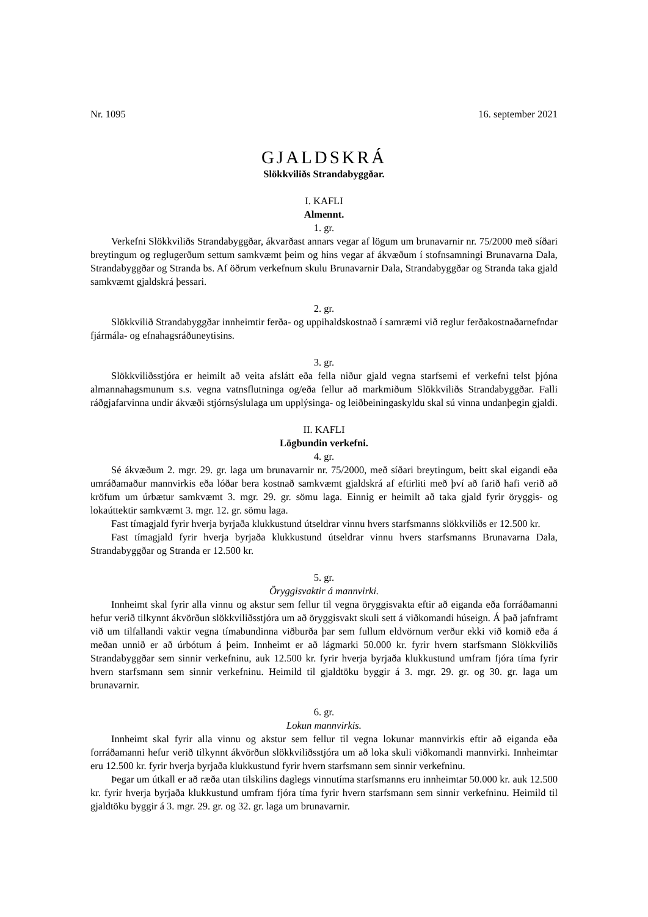Nr. 1095 16. september 2021
GJALDSKRÁ
Slökkviliðs Strandabyggðar.
I. KAFLI
Almennt.
1. gr.
Verkefni Slökkviliðs Strandabyggðar, ákvarðast annars vegar af lögum um brunavarnir nr. 75/2000 með síðari breytingum og reglugerðum settum samkvæmt þeim og hins vegar af ákvæðum í stofnsamningi Brunavarna Dala, Strandabyggðar og Stranda bs. Af öðrum verkefnum skulu Brunavarnir Dala, Strandabyggðar og Stranda taka gjald samkvæmt gjaldskrá þessari.
2. gr.
Slökkvilið Strandabyggðar innheimtir ferða- og uppihaldskostnað í samræmi við reglur ferðakostnaðarnefndar fjármála- og efnahagsráðuneytisins.
3. gr.
Slökkviliðsstjóra er heimilt að veita afslátt eða fella niður gjald vegna starfsemi ef verkefni telst þjóna almannahagsmunum s.s. vegna vatnsflutninga og/eða fellur að markmiðum Slökkviliðs Strandabyggðar. Falli ráðgjafarvinna undir ákvæði stjórnsýslulaga um upplýsinga- og leiðbeiningaskyldu skal sú vinna undanþegin gjaldi.
II. KAFLI
Lögbundin verkefni.
4. gr.
Sé ákvæðum 2. mgr. 29. gr. laga um brunavarnir nr. 75/2000, með síðari breytingum, beitt skal eigandi eða umráðamaður mannvirkis eða lóðar bera kostnað samkvæmt gjaldskrá af eftirliti með því að farið hafi verið að kröfum um úrbætur samkvæmt 3. mgr. 29. gr. sömu laga. Einnig er heimilt að taka gjald fyrir öryggis- og lokaúttektir samkvæmt 3. mgr. 12. gr. sömu laga.
Fast tímagjald fyrir hverja byrjaða klukkustund útseldrar vinnu hvers starfsmanns slökkviliðs er 12.500 kr.
Fast tímagjald fyrir hverja byrjaða klukkustund útseldrar vinnu hvers starfsmanns Brunavarna Dala, Strandabyggðar og Stranda er 12.500 kr.
5. gr.
Öryggisvaktir á mannvirki.
Innheimt skal fyrir alla vinnu og akstur sem fellur til vegna öryggisvakta eftir að eiganda eða forráðamanni hefur verið tilkynnt ákvörðun slökkviliðsstjóra um að öryggisvakt skuli sett á viðkomandi húseign. Á það jafnframt við um tilfallandi vaktir vegna tímabundinna viðburða þar sem fullum eldvörnum verður ekki við komið eða á meðan unnið er að úrbótum á þeim. Innheimt er að lágmarki 50.000 kr. fyrir hvern starfsmann Slökkviliðs Strandabyggðar sem sinnir verkefninu, auk 12.500 kr. fyrir hverja byrjaða klukkustund umfram fjóra tíma fyrir hvern starfsmann sem sinnir verkefninu. Heimild til gjaldtöku byggir á 3. mgr. 29. gr. og 30. gr. laga um brunavarnir.
6. gr.
Lokun mannvirkis.
Innheimt skal fyrir alla vinnu og akstur sem fellur til vegna lokunar mannvirkis eftir að eiganda eða forráðamanni hefur verið tilkynnt ákvörðun slökkviliðsstjóra um að loka skuli viðkomandi mannvirki. Innheimtar eru 12.500 kr. fyrir hverja byrjaða klukkustund fyrir hvern starfsmann sem sinnir verkefninu.
Þegar um útkall er að ræða utan tilskilins daglegs vinnutíma starfsmanns eru innheimtar 50.000 kr. auk 12.500 kr. fyrir hverja byrjaða klukkustund umfram fjóra tíma fyrir hvern starfsmann sem sinnir verkefninu. Heimild til gjaldtöku byggir á 3. mgr. 29. gr. og 32. gr. laga um brunavarnir.